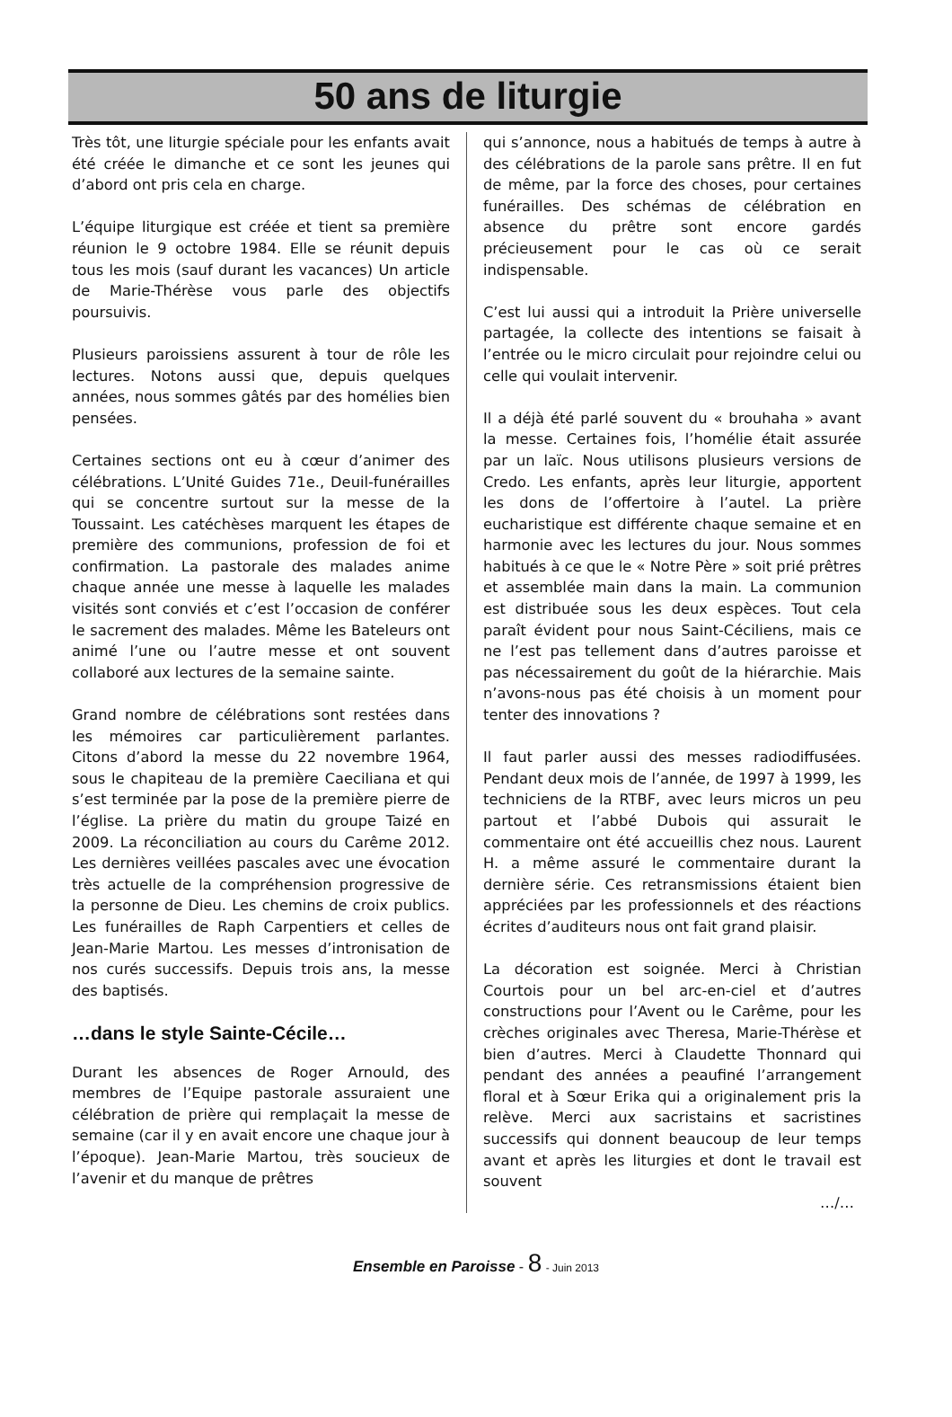50 ans de liturgie
Très tôt, une liturgie spéciale pour les enfants avait été créée le dimanche et ce sont les jeunes qui d’abord ont pris cela en charge.
L’équipe liturgique est créée et tient sa première réunion le 9 octobre 1984. Elle se réunit depuis tous les mois (sauf durant les vacances) Un article de Marie-Thérèse vous parle des objectifs poursuivis.
Plusieurs paroissiens assurent à tour de rôle les lectures. Notons aussi que, depuis quelques années, nous sommes gâtés par des homélies bien pensées.
Certaines sections ont eu à cœur d’animer des célébrations. L’Unité Guides 71e., Deuil-funérailles qui se concentre surtout sur la messe de la Toussaint. Les catéchèses marquent les étapes de première des communions, profession de foi et confirmation. La pastorale des malades anime chaque année une messe à laquelle les malades visités sont conviés et c’est l’occasion de conférer le sacrement des malades. Même les Bateleurs ont animé l’une ou l’autre messe et ont souvent collaboré aux lectures de la semaine sainte.
Grand nombre de célébrations sont restées dans les mémoires car particulièrement parlantes. Citons d’abord la messe du 22 novembre 1964, sous le chapiteau de la première Caeciliana et qui s’est terminée par la pose de la première pierre de l’église. La prière du matin du groupe Taizé en 2009. La réconciliation au cours du Carême 2012. Les dernières veillées pascales avec une évocation très actuelle de la compréhension progressive de la personne de Dieu. Les chemins de croix publics. Les funérailles de Raph Carpentiers et celles de Jean-Marie Martou. Les messes d’intronisation de nos curés successifs. Depuis trois ans, la messe des baptisés.
…dans le style Sainte-Cécile…
Durant les absences de Roger Arnould, des membres de l’Equipe pastorale assuraient une célébration de prière qui remplaçait la messe de semaine (car il y en avait encore une chaque jour à l’époque). Jean-Marie Martou, très soucieux de l’avenir et du manque de prêtres
qui s’annonce, nous a habitués de temps à autre à des célébrations de la parole sans prêtre. Il en fut de même, par la force des choses, pour certaines funérailles. Des schémas de célébration en absence du prêtre sont encore gardés précieusement pour le cas où ce serait indispensable.
C’est lui aussi qui a introduit la Prière universelle partagée, la collecte des intentions se faisait à l’entrée ou le micro circulait pour rejoindre celui ou celle qui voulait intervenir.
Il a déjà été parlé souvent du « brouhaha » avant la messe. Certaines fois, l’homélie était assurée par un laïc. Nous utilisons plusieurs versions de Credo. Les enfants, après leur liturgie, apportent les dons de l’offertoire à l’autel. La prière eucharistique est différente chaque semaine et en harmonie avec les lectures du jour. Nous sommes habitués à ce que le « Notre Père » soit prié prêtres et assemblée main dans la main. La communion est distribuée sous les deux espèces. Tout cela paraît évident pour nous Saint-Céciliens, mais ce ne l’est pas tellement dans d’autres paroisse et pas nécessairement du goût de la hiérarchie. Mais n’avons-nous pas été choisis à un moment pour tenter des innovations ?
Il faut parler aussi des messes radiodiffusées. Pendant deux mois de l’année, de 1997 à 1999, les techniciens de la RTBF, avec leurs micros un peu partout et l’abbé Dubois qui assurait le commentaire ont été accueillis chez nous. Laurent H. a même assuré le commentaire durant la dernière série. Ces retransmissions étaient bien appréciées par les professionnels et des réactions écrites d’auditeurs nous ont fait grand plaisir.
La décoration est soignée. Merci à Christian Courtois pour un bel arc-en-ciel et d’autres constructions pour l’Avent ou le Carême, pour les crèches originales avec Theresa, Marie-Thérèse et bien d’autres. Merci à Claudette Thonnard qui pendant des années a peaufiné l’arrangement floral et à Sœur Erika qui a originalement pris la relève. Merci aux sacristains et sacristines successifs qui donnent beaucoup de leur temps avant et après les liturgies et dont le travail est souvent
…/…
Ensemble en Paroisse - 8 - Juin 2013